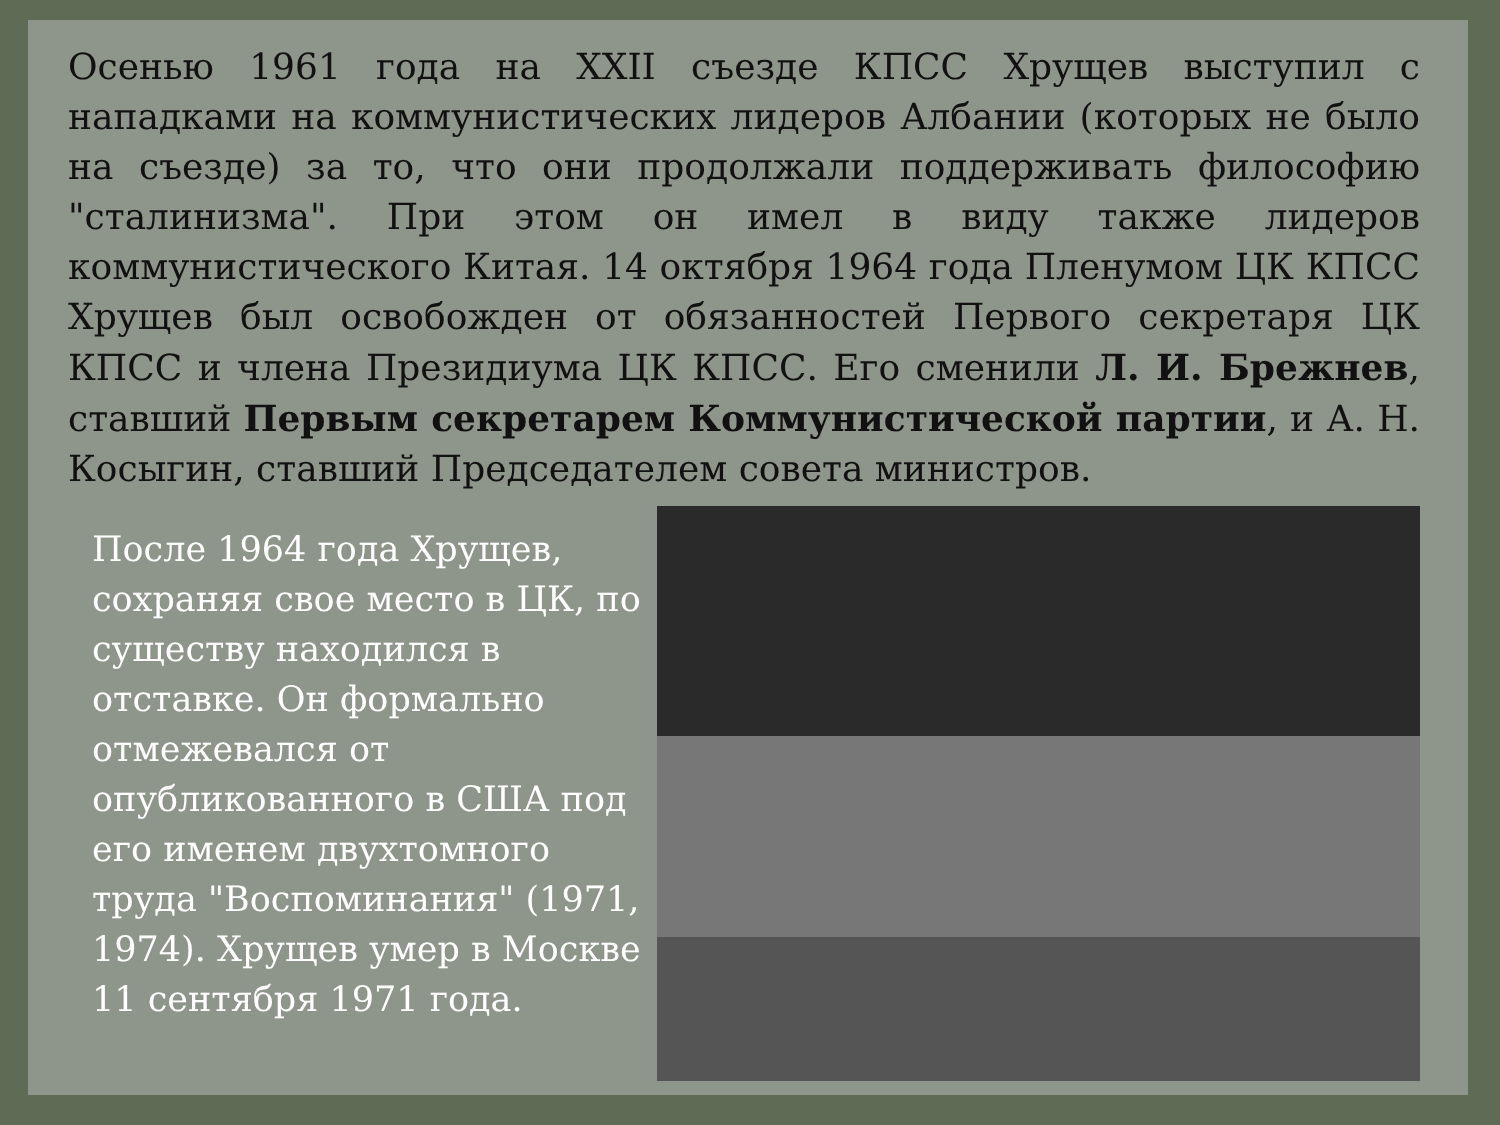Осенью 1961 года на XXII съезде КПСС Хрущев выступил с нападками на коммунистических лидеров Албании (которых не было на съезде) за то, что они продолжали поддерживать философию "сталинизма". При этом он имел в виду также лидеров коммунистического Китая. 14 октября 1964 года Пленумом ЦК КПСС Хрущев был освобожден от обязанностей Первого секретаря ЦК КПСС и члена Президиума ЦК КПСС. Его сменили Л. И. Брежнев, ставший Первым секретарем Коммунистической партии, и А. Н. Косыгин, ставший Председателем совета министров.
После 1964 года Хрущев, сохраняя свое место в ЦК, по существу находился в отставке. Он формально отмежевался от опубликованного в США под его именем двухтомного труда "Воспоминания" (1971, 1974). Хрущев умер в Москве 11 сентября 1971 года.